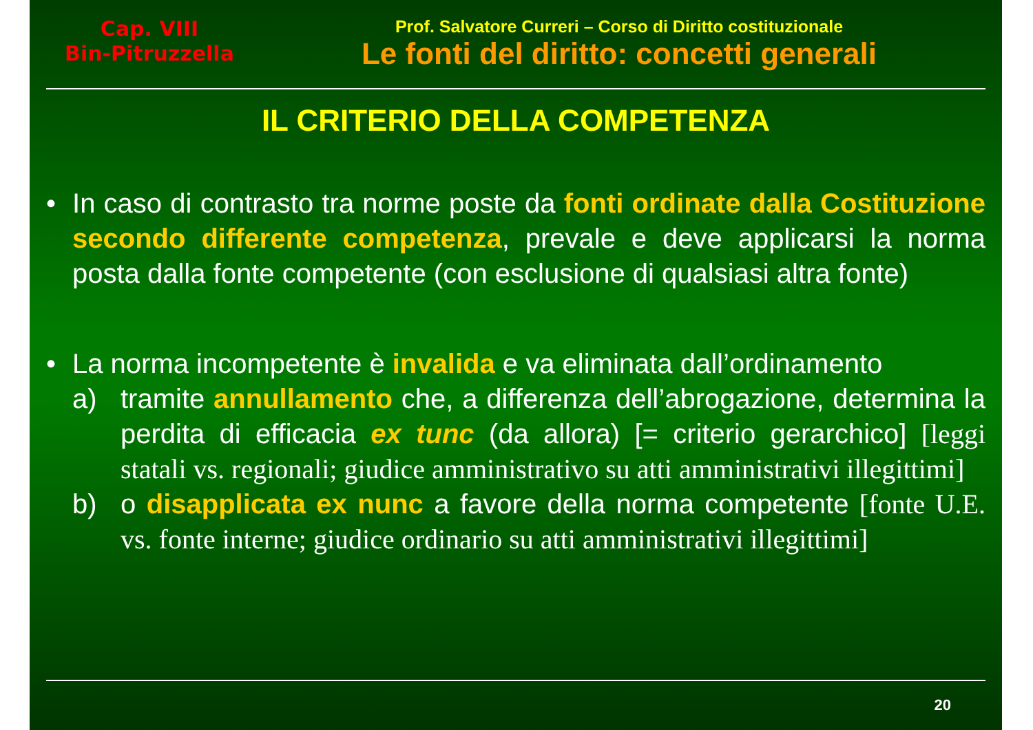Cap. VIII
Bin-Pitruzzella
Prof. Salvatore Curreri – Corso di Diritto costituzionale
Le fonti del diritto: concetti generali
IL CRITERIO DELLA COMPETENZA
• In caso di contrasto tra norme poste da fonti ordinate dalla Costituzione secondo differente competenza, prevale e deve applicarsi la norma posta dalla fonte competente (con esclusione di qualsiasi altra fonte)
• La norma incompetente è invalida e va eliminata dall’ordinamento
a)
tramite annullamento che, a differenza dell’abrogazione, determina la perdita di efficacia ex tunc (da allora) [= criterio gerarchico] [leggi statali vs. regionali; giudice amministrativo su atti amministrativi illegittimi]
b)
o disapplicata ex nunc a favore della norma competente [fonte U.E. vs. fonte interne; giudice ordinario su atti amministrativi illegittimi]
20